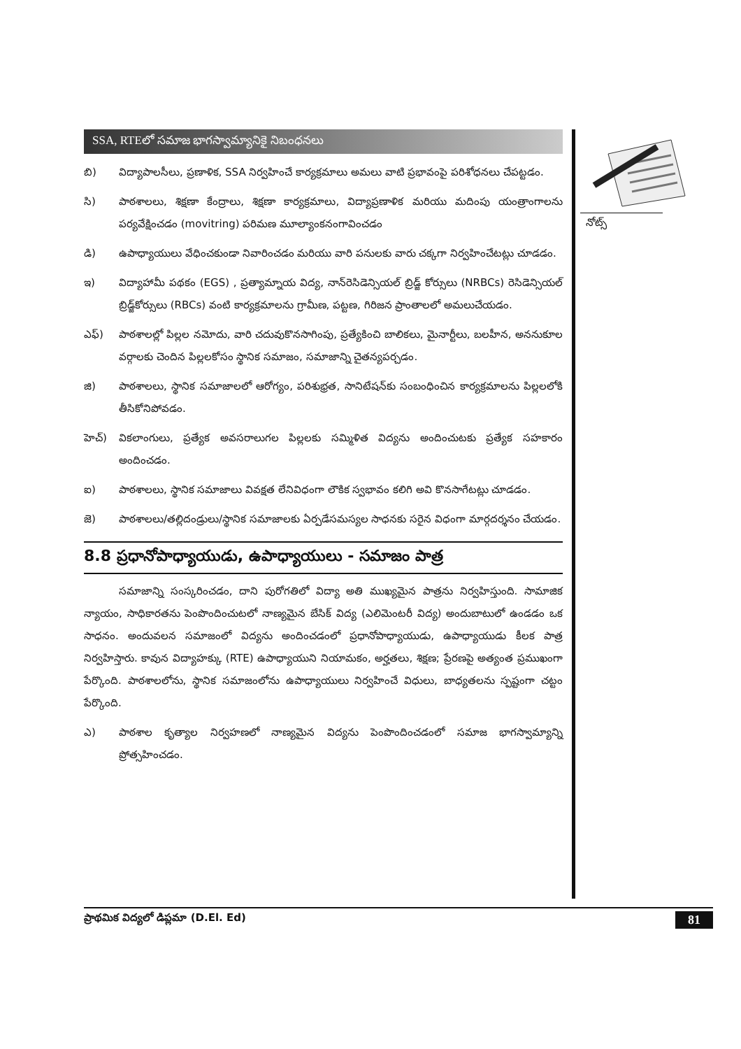SSA, RTEలో సమాజ భాగస్వామ్యానికై నిబంధనలు
బి) విద్యాపాలసీలు, ప్రణాళిక, SSA నిర్వహించే కార్యక్రమాలు అమలు వాటి ప్రభావంపై పరిశోధనలు చేపట్టడం.
సి) పాఠశాలలు, శిక్షణా కేంద్రాలు, శిక్షణా కార్యక్రమాలు, విద్యాప్రణాళిక మరియు మదింపు యంత్రాంగాలను పర్యవేక్షించడం (movitring) పరిమణ మూల్యాంకనంగావించడం
డి) ఉపాధ్యాయులు వేధించకుండా నివారించడం మరియు వారి పనులకు వారు చక్కగా నిర్వహించేటట్లు చూడడం.
ఇ) విద్యాహామీ పథకం (EGS) , ప్రత్యామ్నాయ విద్య, నాన్‌రెసిడెన్సియల్ బ్రిడ్జ్ కోర్సులు (NRBCs) రెసిడెన్సియల్ బ్రిడ్జ్‌కోర్సులు (RBCs) వంటి కార్యక్రమాలను గ్రామీణ, పట్టణ, గిరిజన ప్రాంతాలలో అమలుచేయడం.
ఎఫ్) పాఠశాలల్లో పిల్లల నమోదు, వారి చదువుకొనసాగింపు, ప్రత్యేకించి బాలికలు, మైనార్టీలు, బలహీన, అననుకూల వర్గాలకు చెందిన పిల్లలకోసం స్థానిక సమాజం, సమాజాన్ని చైతన్యపర్చడం.
జి) పాఠశాలలు, స్థానిక సమాజాలలో ఆరోగ్యం, పరిశుభ్రత, సానిటేషన్‌కు సంబంధించిన కార్యక్రమాలను పిల్లలలోకి తీసికోనిపోవడం.
హెచ్) వికలాంగులు, ప్రత్యేక అవసరాలుగల పిల్లలకు సమ్మిళిత విద్యను అందించుటకు ప్రత్యేక సహకారం అందించడం.
ఐ) పాఠశాలలు, స్థానిక సమాజాలు వివక్షత లేనివిధంగా లౌకిక స్వభావం కలిగి అవి కొనసాగేటట్లు చూడడం.
జె) పాఠశాలలు/తల్లిదండ్రులు/స్థానిక సమాజాలకు ఏర్పడేసమస్యల సాధనకు సరైన విధంగా మార్గదర్శనం చేయడం.
8.8 ప్రధానోపాధ్యాయుడు, ఉపాధ్యాయులు - సమాజం పాత్ర
సమాజాన్ని సంస్కరించడం, దాని పురోగతిలో విద్యా అతి ముఖ్యమైన పాత్రను నిర్వహిస్తుంది. సామాజిక న్యాయం, సాధికారతను పెంపొందించుటలో నాణ్యమైన బేసిక్ విద్య (ఎలిమెంటరీ విద్య) అందుబాటులో ఉండడం ఒక సాధనం. అందువలన సమాజంలో విద్యను అందించడంలో ప్రధానోపాధ్యాయుడు, ఉపాధ్యాయుడు కీలక పాత్ర నిర్వహిస్తారు. కావున విద్యాహక్కు (RTE) ఉపాధ్యాయుని నియామకం, అర్హతలు, శిక్షణ; ప్రేరణపై అత్యంత ప్రముఖంగా పేర్కొంది. పాఠశాలలోను, స్థానిక సమాజంలోను ఉపాధ్యాయులు నిర్వహించే విధులు, బాధ్యతలను స్పష్టంగా చట్టం పేర్కొంది.
ఎ) పాఠశాల కృత్యాల నిర్వహణలో నాణ్యమైన విద్యను పెంపొందించడంలో సమాజ భాగస్వామ్యాన్ని ప్రోత్సహించడం.
నోట్స్
ప్రాథమిక విద్యలో డిప్లమా (D.El. Ed) 81